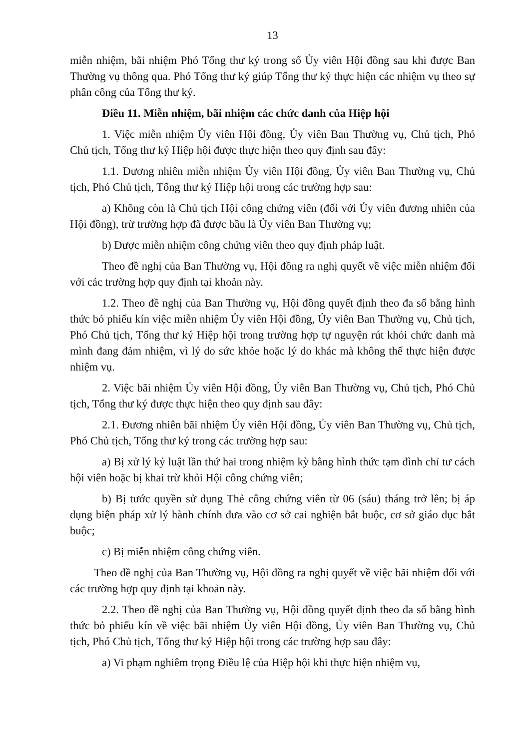13
miễn nhiệm, bãi nhiệm Phó Tổng thư ký trong số Ủy viên Hội đồng sau khi được Ban Thường vụ thông qua. Phó Tổng thư ký giúp Tổng thư ký thực hiện các nhiệm vụ theo sự phân công của Tổng thư ký.
Điều 11. Miễn nhiệm, bãi nhiệm các chức danh của Hiệp hội
1. Việc miễn nhiệm Ủy viên Hội đồng, Ủy viên Ban Thường vụ, Chủ tịch, Phó Chủ tịch, Tổng thư ký Hiệp hội được thực hiện theo quy định sau đây:
1.1. Đương nhiên miễn nhiệm Ủy viên Hội đồng, Ủy viên Ban Thường vụ, Chủ tịch, Phó Chủ tịch, Tổng thư ký Hiệp hội trong các trường hợp sau:
a) Không còn là Chủ tịch Hội công chứng viên (đối với Ủy viên đương nhiên của Hội đồng), trừ trường hợp đã được bầu là Ủy viên Ban Thường vụ;
b) Được miễn nhiệm công chứng viên theo quy định pháp luật.
Theo đề nghị của Ban Thường vụ, Hội đồng ra nghị quyết về việc miễn nhiệm đối với các trường hợp quy định tại khoản này.
1.2. Theo đề nghị của Ban Thường vụ, Hội đồng quyết định theo đa số bằng hình thức bỏ phiếu kín việc miễn nhiệm Ủy viên Hội đồng, Ủy viên Ban Thường vụ, Chủ tịch, Phó Chủ tịch, Tổng thư ký Hiệp hội trong trường hợp tự nguyện rút khỏi chức danh mà mình đang đảm nhiệm, vì lý do sức khỏe hoặc lý do khác mà không thể thực hiện được nhiệm vụ.
2. Việc bãi nhiệm Ủy viên Hội đồng, Ủy viên Ban Thường vụ, Chủ tịch, Phó Chủ tịch, Tổng thư ký được thực hiện theo quy định sau đây:
2.1. Đương nhiên bãi nhiệm Ủy viên Hội đồng, Ủy viên Ban Thường vụ, Chủ tịch, Phó Chủ tịch, Tổng thư ký trong các trường hợp sau:
a) Bị xử lý kỷ luật lần thứ hai trong nhiệm kỳ bằng hình thức tạm đình chỉ tư cách hội viên hoặc bị khai trừ khỏi Hội công chứng viên;
b) Bị tước quyền sử dụng Thẻ công chứng viên từ 06 (sáu) tháng trở lên; bị áp dụng biện pháp xử lý hành chính đưa vào cơ sở cai nghiện bắt buộc, cơ sở giáo dục bắt buộc;
c) Bị miễn nhiệm công chứng viên.
Theo đề nghị của Ban Thường vụ, Hội đồng ra nghị quyết về việc bãi nhiệm đối với các trường hợp quy định tại khoản này.
2.2. Theo đề nghị của Ban Thường vụ, Hội đồng quyết định theo đa số bằng hình thức bỏ phiếu kín về việc bãi nhiệm Ủy viên Hội đồng, Ủy viên Ban Thường vụ, Chủ tịch, Phó Chủ tịch, Tổng thư ký Hiệp hội trong các trường hợp sau đây:
a) Vi phạm nghiêm trọng Điều lệ của Hiệp hội khi thực hiện nhiệm vụ,